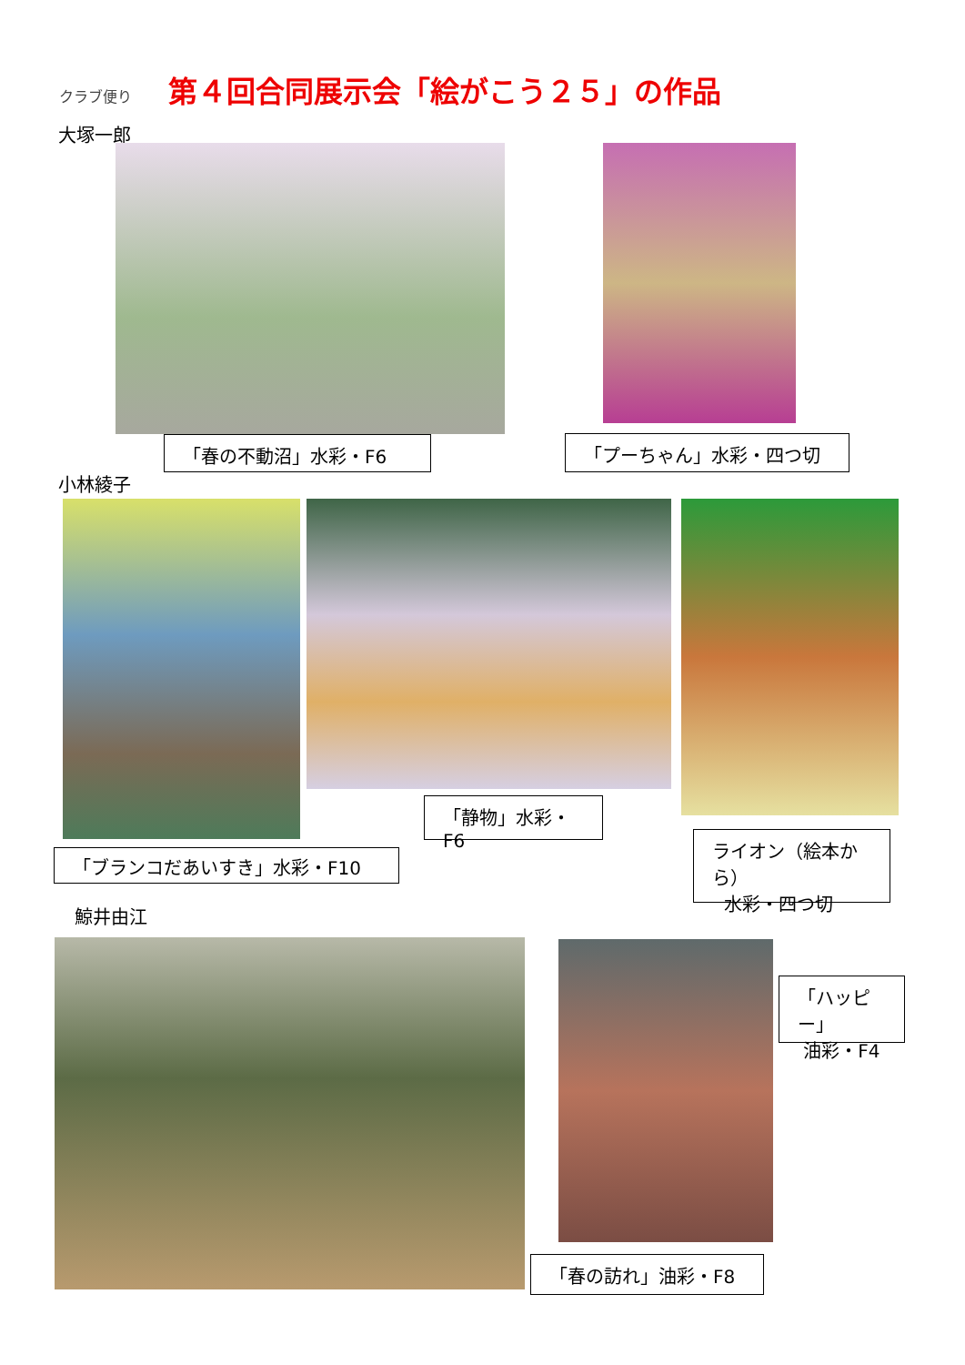クラブ便り
第４回合同展示会「絵がこう２５」の作品
大塚一郎
「春の不動沼」水彩・F6 「プーちゃん」水彩・四つ切
小林綾子
「静物」水彩・F6
「ブランコだあいすき」水彩・F10
ライオン（絵本から）
水彩・四つ切
鯨井由江
「ハッピー」
油彩・F4
「春の訪れ」油彩・F8